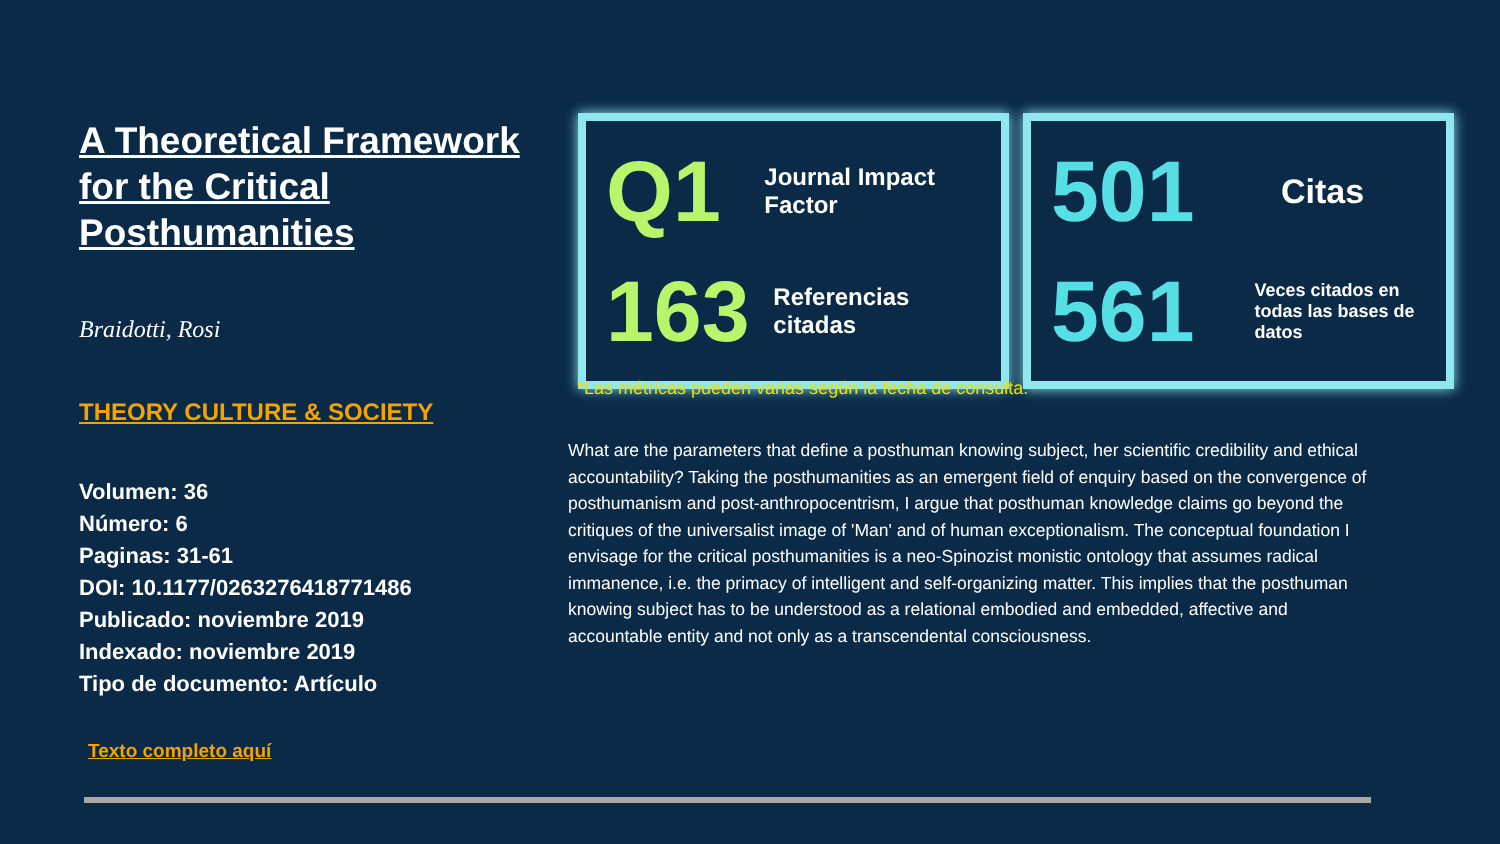A Theoretical Framework for the Critical Posthumanities
Braidotti, Rosi
THEORY CULTURE & SOCIETY
Volumen: 36
Número: 6
Paginas: 31-61
DOI: 10.1177/0263276418771486
Publicado: noviembre 2019
Indexado: noviembre 2019
Tipo de documento: Artículo
Texto completo aquí
Q1
Journal Impact Factor
163
Referencias citadas
501
Citas
561
Veces citados en todas las bases de datos
*Las métricas pueden varias según la fecha de consulta.
What are the parameters that define a posthuman knowing subject, her scientific credibility and ethical accountability? Taking the posthumanities as an emergent field of enquiry based on the convergence of posthumanism and post-anthropocentrism, I argue that posthuman knowledge claims go beyond the critiques of the universalist image of 'Man' and of human exceptionalism. The conceptual foundation I envisage for the critical posthumanities is a neo-Spinozist monistic ontology that assumes radical immanence, i.e. the primacy of intelligent and self-organizing matter. This implies that the posthuman knowing subject has to be understood as a relational embodied and embedded, affective and accountable entity and not only as a transcendental consciousness.